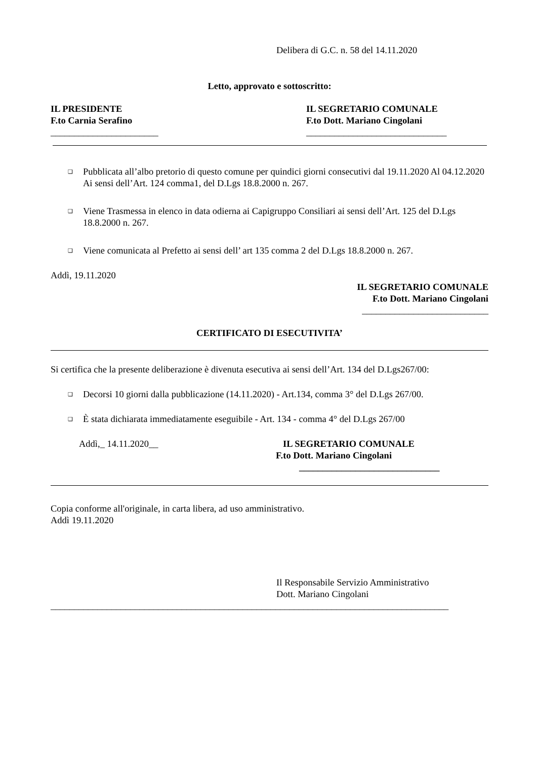Delibera di G.C. n. 58 del 14.11.2020
Letto, approvato e sottoscritto:
IL PRESIDENTE
F.to Carnia Serafino
_______________________
IL SEGRETARIO COMUNALE
F.to Dott. Mariano Cingolani
______________________________
❑
Pubblicata all’albo pretorio di questo comune per quindici giorni consecutivi dal 19.11.2020 Al 04.12.2020 Ai sensi dell’Art. 124 comma1, del D.Lgs 18.8.2000 n. 267.
❑
Viene Trasmessa in elenco in data odierna ai Capigruppo Consiliari ai sensi dell’Art. 125 del D.Lgs 18.8.2000 n. 267.
❑
Viene comunicata al Prefetto ai sensi dell’ art 135 comma 2 del D.Lgs 18.8.2000 n. 267.
Addì, 19.11.2020
IL SEGRETARIO COMUNALE
F.to Dott. Mariano Cingolani
___________________________
CERTIFICATO DI ESECUTIVITA’
Si certifica che la presente deliberazione è divenuta esecutiva ai sensi dell’Art. 134 del D.Lgs267/00:
❑
Decorsi 10 giorni dalla pubblicazione (14.11.2020) - Art.134, comma 3° del D.Lgs 267/00.
❑
È stata dichiarata immediatamente eseguibile - Art. 134 - comma 4° del D.Lgs 267/00
Addì,_ 14.11.2020__ IL SEGRETARIO COMUNALE
F.to Dott. Mariano Cingolani
______________________________
Copia conforme all'originale, in carta libera, ad uso amministrativo.
Addì 19.11.2020
Il Responsabile Servizio Amministrativo
Dott. Mariano Cingolani
_____________________________________________________________________________________